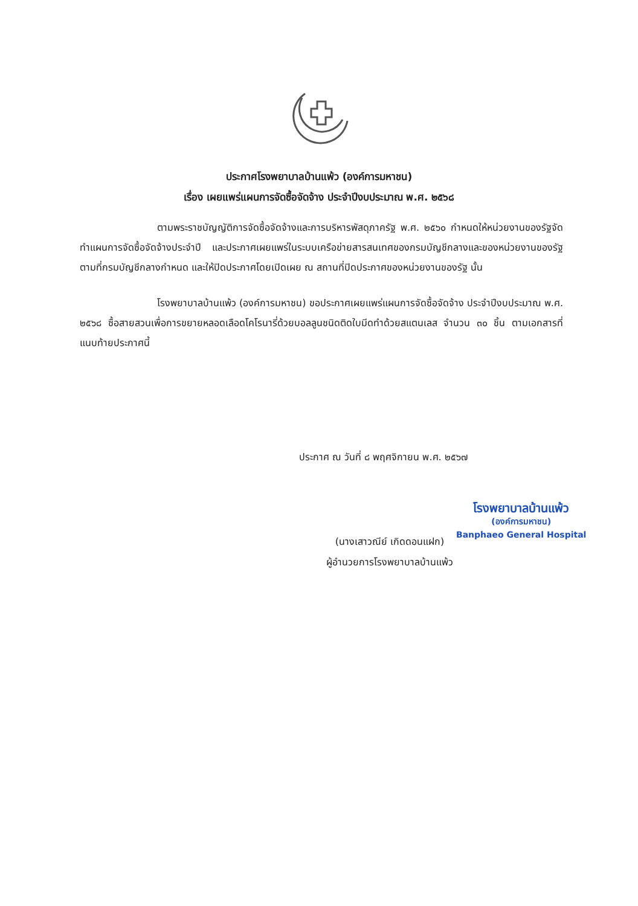ประกาศโรงพยาบาลบ้านแพ้ว (องค์การมหาชน)
เรื่อง เผยแพร่แผนการจัดซื้อจัดจ้าง ประจำปีงบประมาณ พ.ศ. ๒๕๖๘
ตามพระราชบัญญัติการจัดซื้อจัดจ้างและการบริหารพัสดุภาครัฐ พ.ศ. ๒๕๖๐ กำหนดให้หน่วยงานของรัฐจัดทำแผนการจัดซื้อจัดจ้างประจำปี และประกาศเผยแพร่ในระบบเครือข่ายสารสนเทศของกรมบัญชีกลางและของหน่วยงานของรัฐตามที่กรมบัญชีกลางกำหนด และให้ปิดประกาศโดยเปิดเผย ณ สถานที่ปิดประกาศของหน่วยงานของรัฐ นั้น
โรงพยาบาลบ้านแพ้ว (องค์การมหาชน) ขอประกาศเผยแพร่แผนการจัดซื้อจัดจ้าง ประจำปีงบประมาณ พ.ศ. ๒๕๖๘ ซื้อสายสวนเพื่อการขยายหลอดเลือดโคโรนารี่ด้วยบอลลูนชนิดติดใบมีดทำด้วยสแตนเลส จำนวน ๓๐ ชิ้น ตามเอกสารที่แนบท้ายประกาศนี้
ประกาศ ณ วันที่ ๘ พฤศจิกายน พ.ศ. ๒๕๖๗
โรงพยาบาลบ้านแพ้ว
(องค์การมหาชน)
Banphaeo General Hospital
(นางเสาวณีย์ เกิดดอนแฝก)
ผู้อำนวยการโรงพยาบาลบ้านแพ้ว